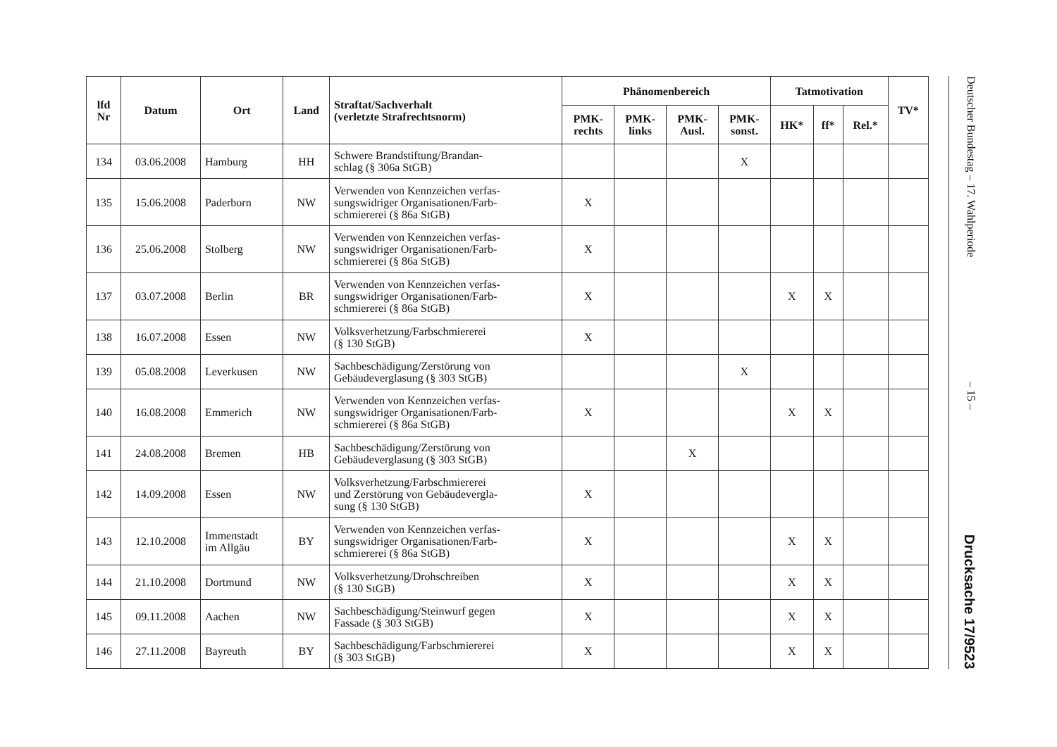| lfd Nr | Datum | Ort | Land | Straftat/Sachverhalt (verletzte Strafrechtsnorm) | Phänomenbereich | | | | Tatmotivation | | | TV* |
| --- | --- | --- | --- | --- | --- | --- | --- | --- | --- | --- | --- | --- |
| | | | | | PMK- rechts | PMK- links | PMK- Ausl. | PMK- sonst. | HK* | ff* | Rel.* | |
| 134 | 03.06.2008 | Hamburg | HH | Schwere Brandstiftung/Brandan- schlag (§ 306a StGB) | | | | X | | | | |
| 135 | 15.06.2008 | Paderborn | NW | Verwenden von Kennzeichen verfas- sungswidriger Organisationen/Farb- schmiererei (§ 86a StGB) | X | | | | | | | |
| 136 | 25.06.2008 | Stolberg | NW | Verwenden von Kennzeichen verfas- sungswidriger Organisationen/Farb- schmiererei (§ 86a StGB) | X | | | | | | | |
| 137 | 03.07.2008 | Berlin | BR | Verwenden von Kennzeichen verfas- sungswidriger Organisationen/Farb- schmiererei (§ 86a StGB) | X | | | | X | X | | |
| 138 | 16.07.2008 | Essen | NW | Volksverhetzung/Farbschmiererei (§ 130 StGB) | X | | | | | | | |
| 139 | 05.08.2008 | Leverkusen | NW | Sachbeschädigung/Zerstörung von Gebäudeverglasung (§ 303 StGB) | | | | X | | | | |
| 140 | 16.08.2008 | Emmerich | NW | Verwenden von Kennzeichen verfas- sungswidriger Organisationen/Farb- schmiererei (§ 86a StGB) | X | | | | X | X | | |
| 141 | 24.08.2008 | Bremen | HB | Sachbeschädigung/Zerstörung von Gebäudeverglasung (§ 303 StGB) | | | X | | | | | |
| 142 | 14.09.2008 | Essen | NW | Volksverhetzung/Farbschmiererei und Zerstörung von Gebäudevergla- sung (§ 130 StGB) | X | | | | | | | |
| 143 | 12.10.2008 | Immenstadt im Allgäu | BY | Verwenden von Kennzeichen verfas- sungswidriger Organisationen/Farb- schmiererei (§ 86a StGB) | X | | | | X | X | | |
| 144 | 21.10.2008 | Dortmund | NW | Volksverhetzung/Drohschreiben (§ 130 StGB) | X | | | | X | X | | |
| 145 | 09.11.2008 | Aachen | NW | Sachbeschädigung/Steinwurf gegen Fassade (§ 303 StGB) | X | | | | X | X | | |
| 146 | 27.11.2008 | Bayreuth | BY | Sachbeschädigung/Farbschmiererei (§ 303 StGB) | X | | | | X | X | | |
Deutscher Bundestag – 17. Wahlperiode – 15 – Drucksache 17/9523